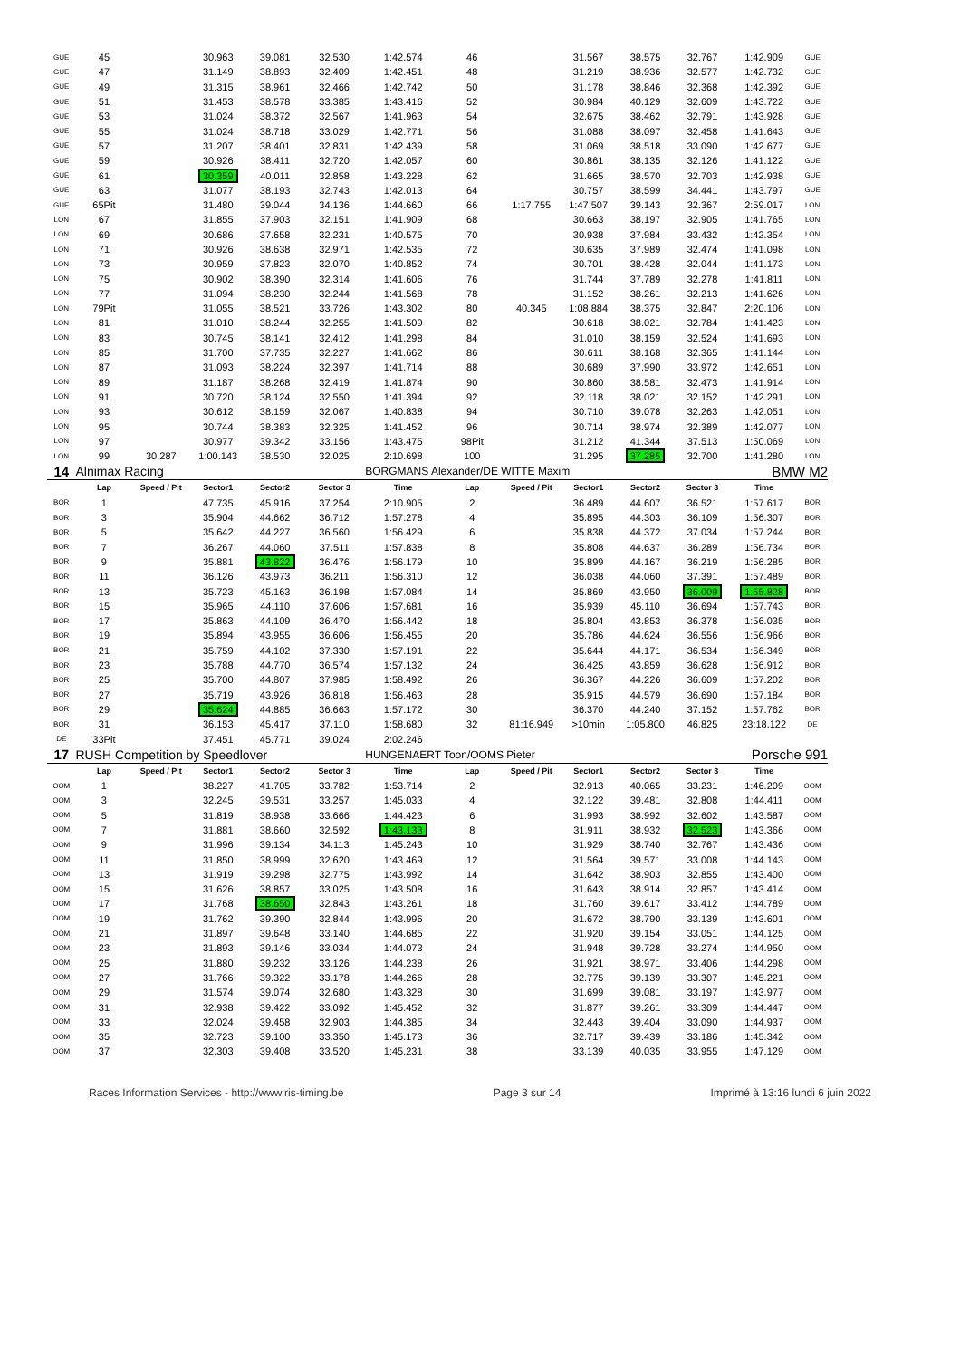| GUE | 45 | | 30.963 | 39.081 | 32.530 | 1:42.574 | 46 | | 31.567 | 38.575 | 32.767 | 1:42.909 | GUE |
| GUE | 47 | | 31.149 | 38.893 | 32.409 | 1:42.451 | 48 | | 31.219 | 38.936 | 32.577 | 1:42.732 | GUE |
| GUE | 49 | | 31.315 | 38.961 | 32.466 | 1:42.742 | 50 | | 31.178 | 38.846 | 32.368 | 1:42.392 | GUE |
| GUE | 51 | | 31.453 | 38.578 | 33.385 | 1:43.416 | 52 | | 30.984 | 40.129 | 32.609 | 1:43.722 | GUE |
| GUE | 53 | | 31.024 | 38.372 | 32.567 | 1:41.963 | 54 | | 32.675 | 38.462 | 32.791 | 1:43.928 | GUE |
| GUE | 55 | | 31.024 | 38.718 | 33.029 | 1:42.771 | 56 | | 31.088 | 38.097 | 32.458 | 1:41.643 | GUE |
| GUE | 57 | | 31.207 | 38.401 | 32.831 | 1:42.439 | 58 | | 31.069 | 38.518 | 33.090 | 1:42.677 | GUE |
| GUE | 59 | | 30.926 | 38.411 | 32.720 | 1:42.057 | 60 | | 30.861 | 38.135 | 32.126 | 1:41.122 | GUE |
| GUE | 61 | | 30.359 | 40.011 | 32.858 | 1:43.228 | 62 | | 31.665 | 38.570 | 32.703 | 1:42.938 | GUE |
| GUE | 63 | | 31.077 | 38.193 | 32.743 | 1:42.013 | 64 | | 30.757 | 38.599 | 34.441 | 1:43.797 | GUE |
| GUE | 65Pit | | 31.480 | 39.044 | 34.136 | 1:44.660 | 66 | 1:17.755 | 1:47.507 | 39.143 | 32.367 | 2:59.017 | LON |
| LON | 67 | | 31.855 | 37.903 | 32.151 | 1:41.909 | 68 | | 30.663 | 38.197 | 32.905 | 1:41.765 | LON |
| LON | 69 | | 30.686 | 37.658 | 32.231 | 1:40.575 | 70 | | 30.938 | 37.984 | 33.432 | 1:42.354 | LON |
| LON | 71 | | 30.926 | 38.638 | 32.971 | 1:42.535 | 72 | | 30.635 | 37.989 | 32.474 | 1:41.098 | LON |
| LON | 73 | | 30.959 | 37.823 | 32.070 | 1:40.852 | 74 | | 30.701 | 38.428 | 32.044 | 1:41.173 | LON |
| LON | 75 | | 30.902 | 38.390 | 32.314 | 1:41.606 | 76 | | 31.744 | 37.789 | 32.278 | 1:41.811 | LON |
| LON | 77 | | 31.094 | 38.230 | 32.244 | 1:41.568 | 78 | | 31.152 | 38.261 | 32.213 | 1:41.626 | LON |
| LON | 79Pit | | 31.055 | 38.521 | 33.726 | 1:43.302 | 80 | 40.345 | 1:08.884 | 38.375 | 32.847 | 2:20.106 | LON |
| LON | 81 | | 31.010 | 38.244 | 32.255 | 1:41.509 | 82 | | 30.618 | 38.021 | 32.784 | 1:41.423 | LON |
| LON | 83 | | 30.745 | 38.141 | 32.412 | 1:41.298 | 84 | | 31.010 | 38.159 | 32.524 | 1:41.693 | LON |
| LON | 85 | | 31.700 | 37.735 | 32.227 | 1:41.662 | 86 | | 30.611 | 38.168 | 32.365 | 1:41.144 | LON |
| LON | 87 | | 31.093 | 38.224 | 32.397 | 1:41.714 | 88 | | 30.689 | 37.990 | 33.972 | 1:42.651 | LON |
| LON | 89 | | 31.187 | 38.268 | 32.419 | 1:41.874 | 90 | | 30.860 | 38.581 | 32.473 | 1:41.914 | LON |
| LON | 91 | | 30.720 | 38.124 | 32.550 | 1:41.394 | 92 | | 32.118 | 38.021 | 32.152 | 1:42.291 | LON |
| LON | 93 | | 30.612 | 38.159 | 32.067 | 1:40.838 | 94 | | 30.710 | 39.078 | 32.263 | 1:42.051 | LON |
| LON | 95 | | 30.744 | 38.383 | 32.325 | 1:41.452 | 96 | | 30.714 | 38.974 | 32.389 | 1:42.077 | LON |
| LON | 97 | | 30.977 | 39.342 | 33.156 | 1:43.475 | 98Pit | | 31.212 | 41.344 | 37.513 | 1:50.069 | LON |
| LON | 99 | 30.287 | 1:00.143 | 38.530 | 32.025 | 2:10.698 | 100 | | 31.295 | 37.285 | 32.700 | 1:41.280 | LON |
| 14 | Alnimax Racing | | | | | BORGMANS Alexander/DE WITTE Maxim | | | | | | BMW M2 | |
| | Lap | Speed / Pit | Sector1 | Sector2 | Sector 3 | Time | Lap | Speed / Pit | Sector1 | Sector2 | Sector 3 | Time | |
| BOR | 1 | | 47.735 | 45.916 | 37.254 | 2:10.905 | 2 | | 36.489 | 44.607 | 36.521 | 1:57.617 | BOR |
| BOR | 3 | | 35.904 | 44.662 | 36.712 | 1:57.278 | 4 | | 35.895 | 44.303 | 36.109 | 1:56.307 | BOR |
| BOR | 5 | | 35.642 | 44.227 | 36.560 | 1:56.429 | 6 | | 35.838 | 44.372 | 37.034 | 1:57.244 | BOR |
| BOR | 7 | | 36.267 | 44.060 | 37.511 | 1:57.838 | 8 | | 35.808 | 44.637 | 36.289 | 1:56.734 | BOR |
| BOR | 9 | | 35.881 | 43.822 | 36.476 | 1:56.179 | 10 | | 35.899 | 44.167 | 36.219 | 1:56.285 | BOR |
| BOR | 11 | | 36.126 | 43.973 | 36.211 | 1:56.310 | 12 | | 36.038 | 44.060 | 37.391 | 1:57.489 | BOR |
| BOR | 13 | | 35.723 | 45.163 | 36.198 | 1:57.084 | 14 | | 35.869 | 43.950 | 36.009 | 1:55.828 | BOR |
| BOR | 15 | | 35.965 | 44.110 | 37.606 | 1:57.681 | 16 | | 35.939 | 45.110 | 36.694 | 1:57.743 | BOR |
| BOR | 17 | | 35.863 | 44.109 | 36.470 | 1:56.442 | 18 | | 35.804 | 43.853 | 36.378 | 1:56.035 | BOR |
| BOR | 19 | | 35.894 | 43.955 | 36.606 | 1:56.455 | 20 | | 35.786 | 44.624 | 36.556 | 1:56.966 | BOR |
| BOR | 21 | | 35.759 | 44.102 | 37.330 | 1:57.191 | 22 | | 35.644 | 44.171 | 36.534 | 1:56.349 | BOR |
| BOR | 23 | | 35.788 | 44.770 | 36.574 | 1:57.132 | 24 | | 36.425 | 43.859 | 36.628 | 1:56.912 | BOR |
| BOR | 25 | | 35.700 | 44.807 | 37.985 | 1:58.492 | 26 | | 36.367 | 44.226 | 36.609 | 1:57.202 | BOR |
| BOR | 27 | | 35.719 | 43.926 | 36.818 | 1:56.463 | 28 | | 35.915 | 44.579 | 36.690 | 1:57.184 | BOR |
| BOR | 29 | | 35.624 | 44.885 | 36.663 | 1:57.172 | 30 | | 36.370 | 44.240 | 37.152 | 1:57.762 | BOR |
| BOR | 31 | | 36.153 | 45.417 | 37.110 | 1:58.680 | 32 | 81:16.949 | >10min | 1:05.800 | 46.825 | 23:18.122 | DE |
| DE | 33Pit | | 37.451 | 45.771 | 39.024 | 2:02.246 | | | | | | | |
| 17 | RUSH Competition by Speedlover | | | | | HUNGENAERT Toon/OOMS Pieter | | | | | | Porsche 991 | |
| | Lap | Speed / Pit | Sector1 | Sector2 | Sector 3 | Time | Lap | Speed / Pit | Sector1 | Sector2 | Sector 3 | Time | |
| OOM | 1 | | 38.227 | 41.705 | 33.782 | 1:53.714 | 2 | | 32.913 | 40.065 | 33.231 | 1:46.209 | OOM |
| OOM | 3 | | 32.245 | 39.531 | 33.257 | 1:45.033 | 4 | | 32.122 | 39.481 | 32.808 | 1:44.411 | OOM |
| OOM | 5 | | 31.819 | 38.938 | 33.666 | 1:44.423 | 6 | | 31.993 | 38.992 | 32.602 | 1:43.587 | OOM |
| OOM | 7 | | 31.881 | 38.660 | 32.592 | 1:43.133 | 8 | | 31.911 | 38.932 | 32.523 | 1:43.366 | OOM |
| OOM | 9 | | 31.996 | 39.134 | 34.113 | 1:45.243 | 10 | | 31.929 | 38.740 | 32.767 | 1:43.436 | OOM |
| OOM | 11 | | 31.850 | 38.999 | 32.620 | 1:43.469 | 12 | | 31.564 | 39.571 | 33.008 | 1:44.143 | OOM |
| OOM | 13 | | 31.919 | 39.298 | 32.775 | 1:43.992 | 14 | | 31.642 | 38.903 | 32.855 | 1:43.400 | OOM |
| OOM | 15 | | 31.626 | 38.857 | 33.025 | 1:43.508 | 16 | | 31.643 | 38.914 | 32.857 | 1:43.414 | OOM |
| OOM | 17 | | 31.768 | 38.650 | 32.843 | 1:43.261 | 18 | | 31.760 | 39.617 | 33.412 | 1:44.789 | OOM |
| OOM | 19 | | 31.762 | 39.390 | 32.844 | 1:43.996 | 20 | | 31.672 | 38.790 | 33.139 | 1:43.601 | OOM |
| OOM | 21 | | 31.897 | 39.648 | 33.140 | 1:44.685 | 22 | | 31.920 | 39.154 | 33.051 | 1:44.125 | OOM |
| OOM | 23 | | 31.893 | 39.146 | 33.034 | 1:44.073 | 24 | | 31.948 | 39.728 | 33.274 | 1:44.950 | OOM |
| OOM | 25 | | 31.880 | 39.232 | 33.126 | 1:44.238 | 26 | | 31.921 | 38.971 | 33.406 | 1:44.298 | OOM |
| OOM | 27 | | 31.766 | 39.322 | 33.178 | 1:44.266 | 28 | | 32.775 | 39.139 | 33.307 | 1:45.221 | OOM |
| OOM | 29 | | 31.574 | 39.074 | 32.680 | 1:43.328 | 30 | | 31.699 | 39.081 | 33.197 | 1:43.977 | OOM |
| OOM | 31 | | 32.938 | 39.422 | 33.092 | 1:45.452 | 32 | | 31.877 | 39.261 | 33.309 | 1:44.447 | OOM |
| OOM | 33 | | 32.024 | 39.458 | 32.903 | 1:44.385 | 34 | | 32.443 | 39.404 | 33.090 | 1:44.937 | OOM |
| OOM | 35 | | 32.723 | 39.100 | 33.350 | 1:45.173 | 36 | | 32.717 | 39.439 | 33.186 | 1:45.342 | OOM |
| OOM | 37 | | 32.303 | 39.408 | 33.520 | 1:45.231 | 38 | | 33.139 | 40.035 | 33.955 | 1:47.129 | OOM |
Races Information Services - http://www.ris-timing.be Page 3 sur 14 Imprimé à 13:16 lundi 6 juin 2022